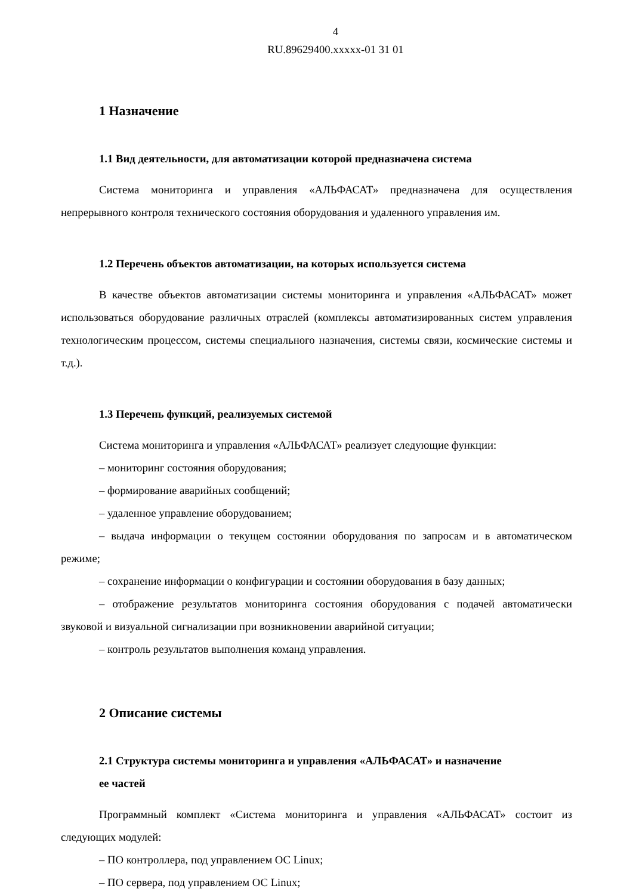4
RU.89629400.xxxxx-01 31 01
1 Назначение
1.1 Вид деятельности, для автоматизации которой предназначена система
Система мониторинга и управления «АЛЬФАСАТ» предназначена для осуществления непрерывного контроля технического состояния оборудования и удаленного управления им.
1.2 Перечень объектов автоматизации, на которых используется система
В качестве объектов автоматизации системы мониторинга и управления «АЛЬФАСАТ» может использоваться оборудование различных отраслей (комплексы автоматизированных систем управления технологическим процессом, системы специального назначения, системы связи, космические системы и т.д.).
1.3 Перечень функций, реализуемых системой
Система мониторинга и управления «АЛЬФАСАТ» реализует следующие функции:
– мониторинг состояния оборудования;
– формирование аварийных сообщений;
– удаленное управление оборудованием;
– выдача информации о текущем состоянии оборудования по запросам и в автоматическом режиме;
– сохранение информации о конфигурации и состоянии оборудования в базу данных;
– отображение результатов мониторинга состояния оборудования с подачей автоматически звуковой и визуальной сигнализации при возникновении аварийной ситуации;
– контроль результатов выполнения команд управления.
2 Описание системы
2.1 Структура системы мониторинга и управления «АЛЬФАСАТ» и назначение
ее частей
Программный комплект «Система мониторинга и управления «АЛЬФАСАТ» состоит из следующих модулей:
– ПО контроллера, под управлением ОС Linux;
– ПО сервера, под управлением ОС Linux;